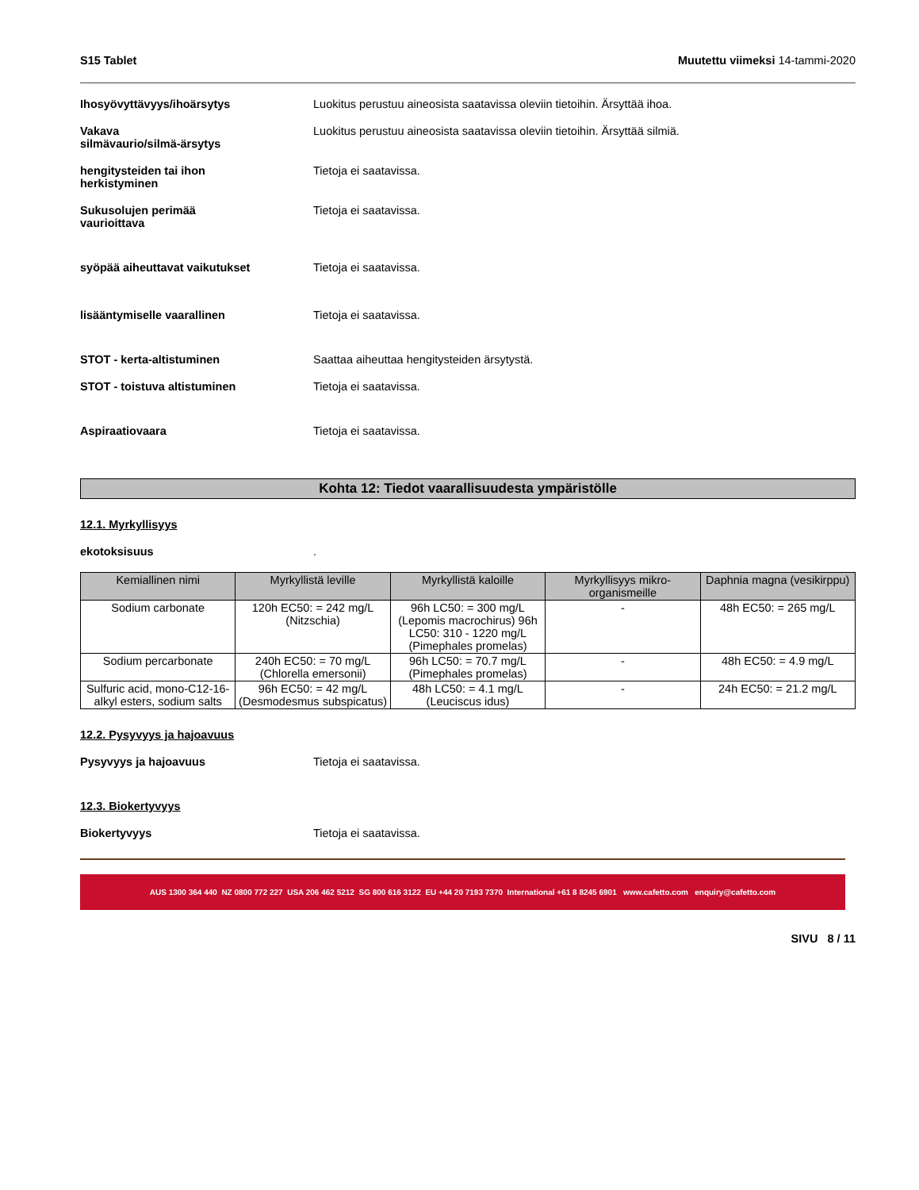S15 Tablet Muutettu viimeksi 14-tammi-2020
Ihosyövyttävyys/ihoärsytys Luokitus perustuu aineosista saatavissa oleviin tietoihin. Ärsyttää ihoa.
Vakava
silmävaurio/silmä-ärsytys
Luokitus perustuu aineosista saatavissa oleviin tietoihin. Ärsyttää silmiä.
hengitysteiden tai ihon
herkistyminen
Tietoja ei saatavissa.
Sukusolujen perimää
vaurioittava
Tietoja ei saatavissa.
syöpää aiheuttavat vaikutukset Tietoja ei saatavissa.
lisääntymiselle vaarallinen Tietoja ei saatavissa.
STOT - kerta-altistuminen Saattaa aiheuttaa hengitysteiden ärsytystä.
STOT - toistuva altistuminen Tietoja ei saatavissa.
Aspiraatiovaara Tietoja ei saatavissa.
Kohta 12: Tiedot vaarallisuudesta ympäristölle
12.1. Myrkyllisyys
ekotoksisuus .
| Kemiallinen nimi | Myrkyllistä leville | Myrkyllistä kaloille | Myrkyllisyys mikro-organismeille | Daphnia magna (vesikirppu) |
| --- | --- | --- | --- | --- |
| Sodium carbonate | 120h EC50: = 242 mg/L (Nitzschia) | 96h LC50: = 300 mg/L (Lepomis macrochirus) 96h LC50: 310 - 1220 mg/L (Pimephales promelas) | - | 48h EC50: = 265 mg/L |
| Sodium percarbonate | 240h EC50: = 70 mg/L (Chlorella emersonii) | 96h LC50: = 70.7 mg/L (Pimephales promelas) | - | 48h EC50: = 4.9 mg/L |
| Sulfuric acid, mono-C12-16-alkyl esters, sodium salts | 96h EC50: = 42 mg/L (Desmodesmus subspicatus) | 48h LC50: = 4.1 mg/L (Leuciscus idus) | - | 24h EC50: = 21.2 mg/L |
12.2. Pysyvyys ja hajoavuus
Pysyvyys ja hajoavuus Tietoja ei saatavissa.
12.3. Biokertyvyys
Biokertyvyys Tietoja ei saatavissa.
AUS 1300 364 440 NZ 0800 772 227 USA 206 462 5212 SG 800 616 3122 EU +44 20 7193 7370 International +61 8 8245 6901 www.cafetto.com enquiry@cafetto.com
SIVU 8 / 11